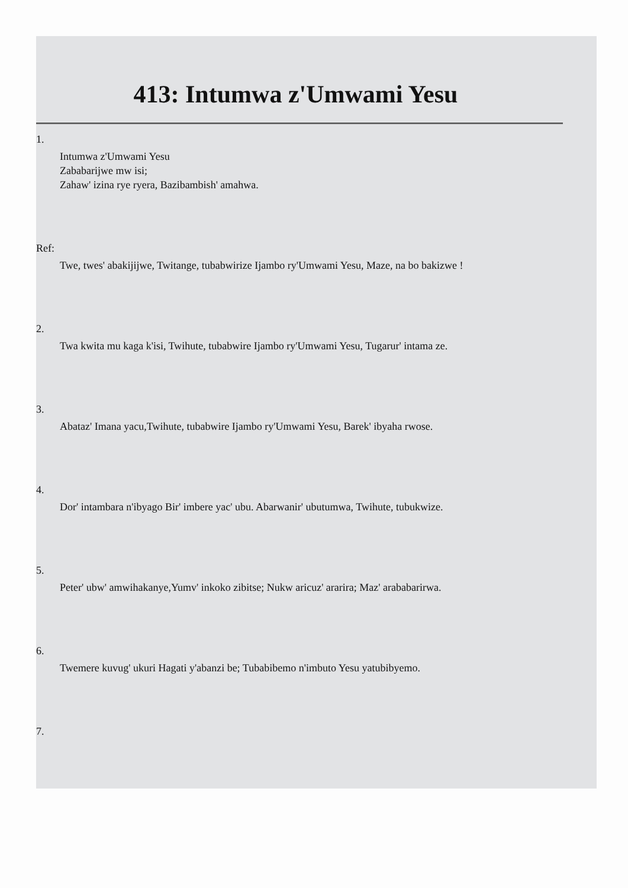413: Intumwa z'Umwami Yesu
1.
Intumwa z'Umwami Yesu
Zababarijwe mw isi;
Zahaw' izina rye ryera, Bazibambish' amahwa.
Ref:
Twe, twes' abakijijwe, Twitange, tubabwirize Ijambo ry'Umwami Yesu, Maze, na bo bakizwe !
2.
Twa kwita mu kaga k'isi, Twihute, tubabwire Ijambo ry'Umwami Yesu, Tugarur' intama ze.
3.
Abataz' Imana yacu,Twihute, tubabwire Ijambo ry'Umwami Yesu, Barek' ibyaha rwose.
4.
Dor' intambara n'ibyago Bir' imbere yac' ubu. Abarwanir' ubutumwa, Twihute, tubukwize.
5.
Peter' ubw' amwihakanye,Yumv' inkoko zibitse; Nukw aricuz' ararira; Maz' arababarirwa.
6.
Twemere kuvug' ukuri Hagati y'abanzi be; Tubabibemo n'imbuto Yesu yatubibyemo.
7.